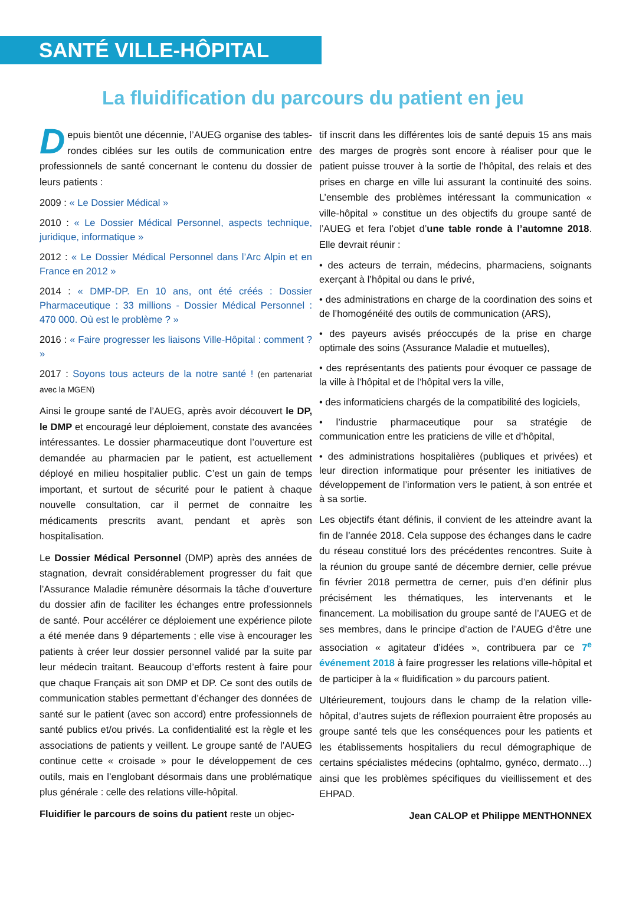SANTÉ VILLE-HÔPITAL
La fluidification du parcours du patient en jeu
Depuis bientôt une décennie, l’AUEG organise des tables-rondes ciblées sur les outils de communication entre professionnels de santé concernant le contenu du dossier de leurs patients :
2009 : « Le Dossier Médical »
2010 : « Le Dossier Médical Personnel, aspects technique, juridique, informatique »
2012 : « Le Dossier Médical Personnel dans l’Arc Alpin et en France en 2012 »
2014 : « DMP-DP. En 10 ans, ont été créés : Dossier Pharmaceutique : 33 millions - Dossier Médical Personnel : 470 000. Où est le problème ? »
2016 : « Faire progresser les liaisons Ville-Hôpital : comment ? »
2017 : Soyons tous acteurs de la notre santé ! (en partenariat avec la MGEN)
Ainsi le groupe santé de l’AUEG, après avoir découvert le DP, le DMP et encouragé leur déploiement, constate des avancées intéressantes. Le dossier pharmaceutique dont l’ouverture est demandée au pharmacien par le patient, est actuellement déployé en milieu hospitalier public. C’est un gain de temps important, et surtout de sécurité pour le patient à chaque nouvelle consultation, car il permet de connaitre les médicaments prescrits avant, pendant et après son hospitalisation.
Le Dossier Médical Personnel (DMP) après des années de stagnation, devrait considérablement progresser du fait que l’Assurance Maladie rémunère désormais la tâche d’ouverture du dossier afin de faciliter les échanges entre professionnels de santé. Pour accélérer ce déploiement une expérience pilote a été menée dans 9 départements ; elle vise à encourager les patients à créer leur dossier personnel validé par la suite par leur médecin traitant. Beaucoup d’efforts restent à faire pour que chaque Français ait son DMP et DP. Ce sont des outils de communication stables permettant d’échanger des données de santé sur le patient (avec son accord) entre professionnels de santé publics et/ou privés. La confidentialité est la règle et les associations de patients y veillent. Le groupe santé de l’AUEG continue cette « croisade » pour le développement de ces outils, mais en l’englobant désormais dans une problématique plus générale : celle des relations ville-hôpital.
Fluidifier le parcours de soins du patient reste un objec-
tif inscrit dans les différentes lois de santé depuis 15 ans mais des marges de progrès sont encore à réaliser pour que le patient puisse trouver à la sortie de l’hôpital, des relais et des prises en charge en ville lui assurant la continuité des soins. L’ensemble des problèmes intéressant la communication « ville-hôpital » constitue un des objectifs du groupe santé de l’AUEG et fera l’objet d’une table ronde à l’automne 2018. Elle devrait réunir :
• des acteurs de terrain, médecins, pharmaciens, soignants exerçant à l’hôpital ou dans le privé,
• des administrations en charge de la coordination des soins et de l’homogénéité des outils de communication (ARS),
• des payeurs avisés préoccupés de la prise en charge optimale des soins (Assurance Maladie et mutuelles),
• des représentants des patients pour évoquer ce passage de la ville à l’hôpital et de l’hôpital vers la ville,
• des informaticiens chargés de la compatibilité des logiciels,
• l’industrie pharmaceutique pour sa stratégie de communication entre les praticiens de ville et d’hôpital,
• des administrations hospitalières (publiques et privées) et leur direction informatique pour présenter les initiatives de développement de l’information vers le patient, à son entrée et à sa sortie.
Les objectifs étant définis, il convient de les atteindre avant la fin de l’année 2018. Cela suppose des échanges dans le cadre du réseau constitué lors des précédentes rencontres. Suite à la réunion du groupe santé de décembre dernier, celle prévue fin février 2018 permettra de cerner, puis d’en définir plus précisément les thématiques, les intervenants et le financement. La mobilisation du groupe santé de l’AUEG et de ses membres, dans le principe d’action de l’AUEG d’être une association « agitateur d’idées », contribuera par ce 7<sup>e</sup> événement 2018 à faire progresser les relations ville-hôpital et de participer à la « fluidification » du parcours patient.
Ultérieurement, toujours dans le champ de la relation ville-hôpital, d’autres sujets de réflexion pourraient être proposés au groupe santé tels que les conséquences pour les patients et les établissements hospitaliers du recul démographique de certains spécialistes médecins (ophtalmo, gynéco, dermato…) ainsi que les problèmes spécifiques du vieillissement et des EHPAD.
Jean CALOP et Philippe MENTHONNEX